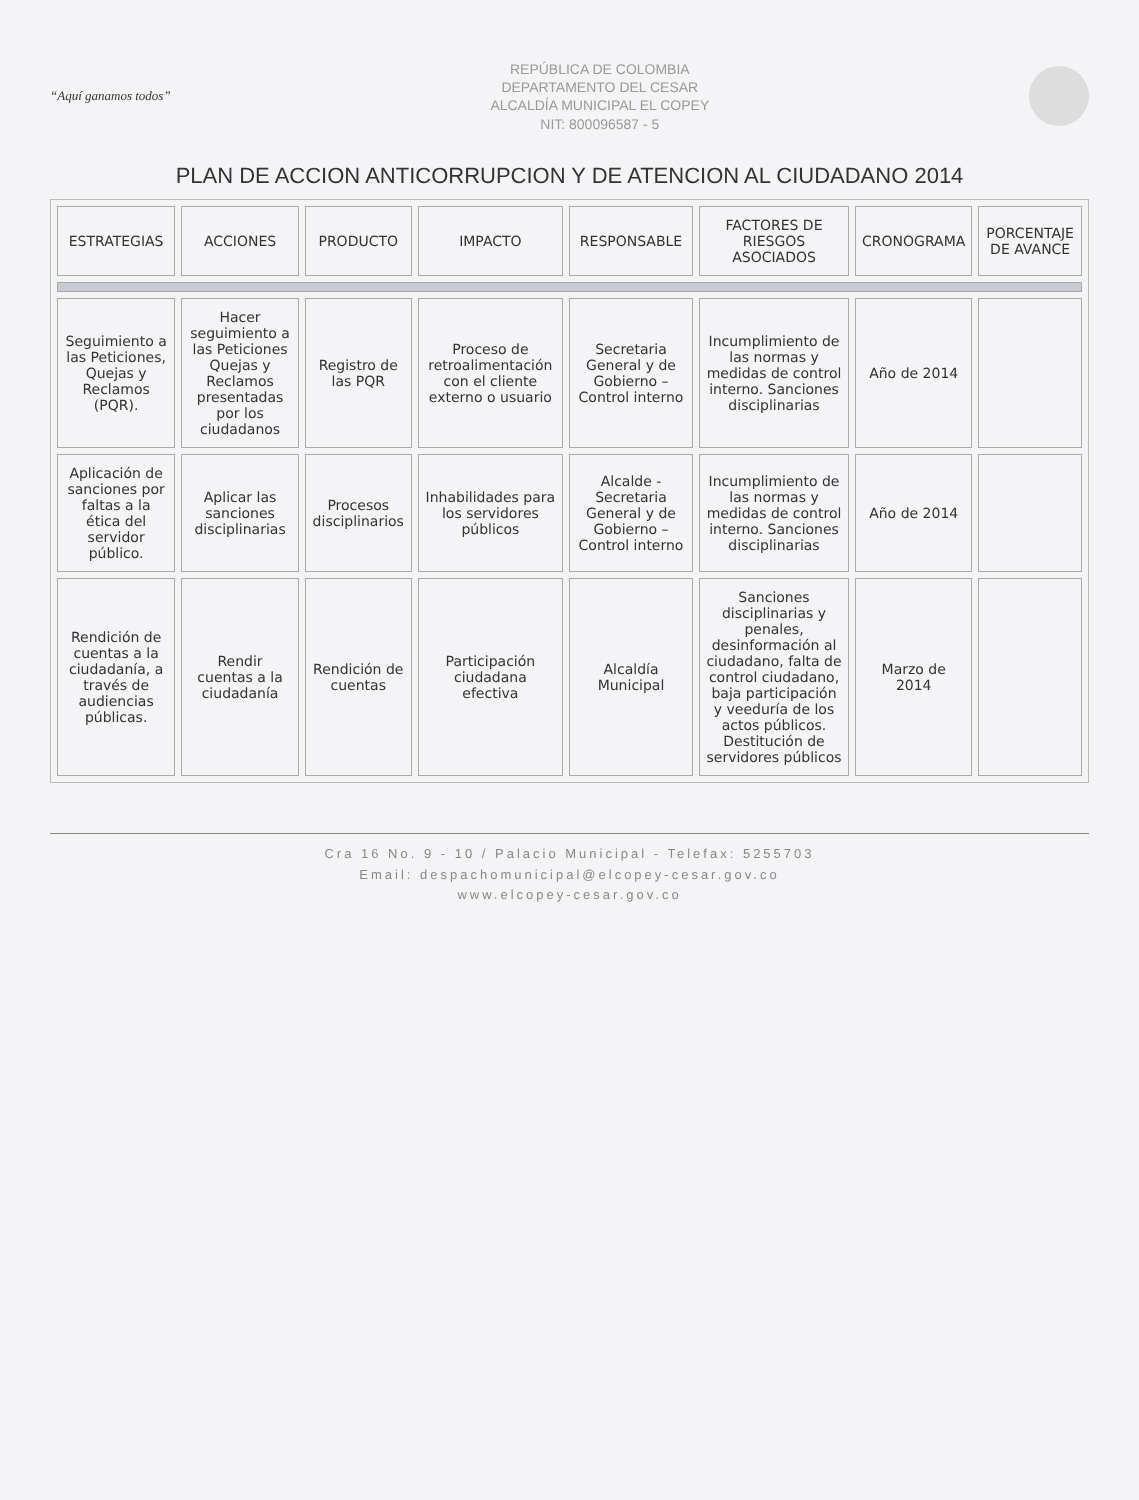“Aquí ganamos todos”
REPÚBLICA DE COLOMBIA
DEPARTAMENTO DEL CESAR
ALCALDÍA MUNICIPAL EL COPEY
NIT: 800096587 - 5
PLAN DE ACCION ANTICORRUPCION Y DE ATENCION AL CIUDADANO 2014
| ESTRATEGIAS | ACCIONES | PRODUCTO | IMPACTO | RESPONSABLE | FACTORES DE RIESGOS ASOCIADOS | CRONOGRAMA | PORCENTAJE DE AVANCE |
| --- | --- | --- | --- | --- | --- | --- | --- |
| Seguimiento a las Peticiones, Quejas y Reclamos (PQR). | Hacer seguimiento a las Peticiones Quejas y Reclamos presentadas por los ciudadanos | Registro de las PQR | Proceso de retroalimentación con el cliente externo o usuario | Secretaria General y de Gobierno – Control interno | Incumplimiento de las normas y medidas de control interno. Sanciones disciplinarias | Año de 2014 | |
| Aplicación de sanciones por faltas a la ética del servidor público. | Aplicar las sanciones disciplinarias | Procesos disciplinarios | Inhabilidades para los servidores públicos | Alcalde - Secretaria General y de Gobierno – Control interno | Incumplimiento de las normas y medidas de control interno. Sanciones disciplinarias | Año de 2014 | |
| Rendición de cuentas a la ciudadanía, a través de audiencias públicas. | Rendir cuentas a la ciudadanía | Rendición de cuentas | Participación ciudadana efectiva | Alcaldía Municipal | Sanciones disciplinarias y penales, desinformación al ciudadano, falta de control ciudadano, baja participación y veeduría de los actos públicos. Destitución de servidores públicos | Marzo de 2014 | |
Cra 16 No. 9 - 10 / Palacio Municipal - Telefax: 5255703
Email: despachomunicipal@elcopey-cesar.gov.co
www.elcopey-cesar.gov.co